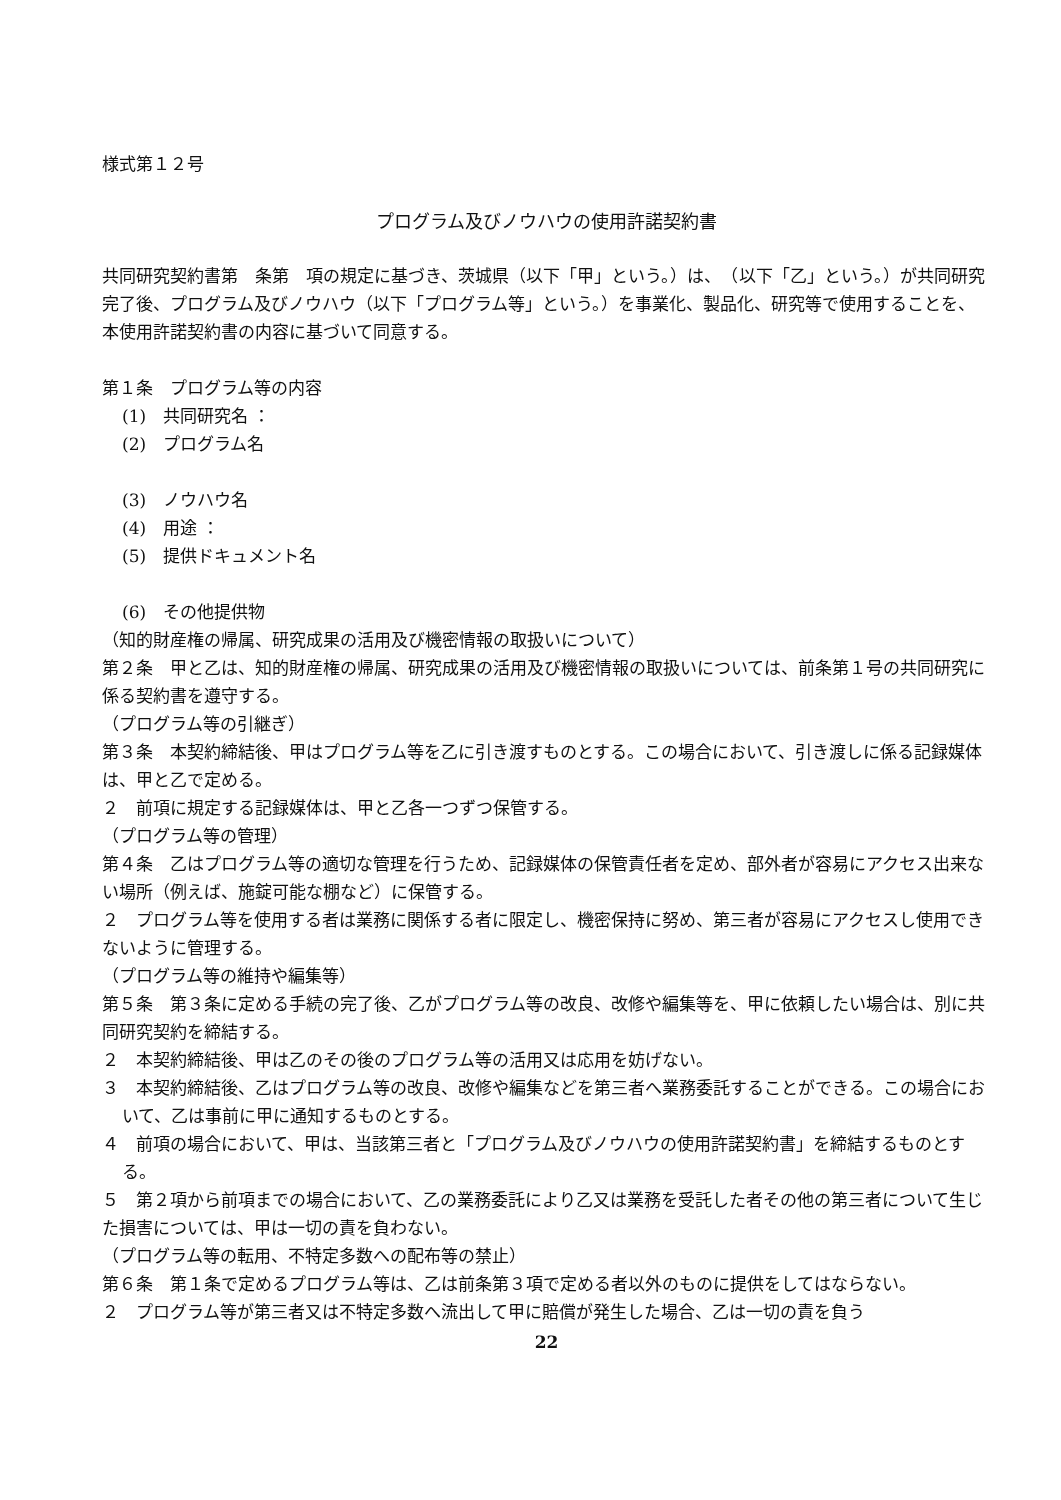様式第１２号
プログラム及びノウハウの使用許諾契約書
共同研究契約書第　条第　項の規定に基づき、茨城県（以下「甲」という。）は、　（以下「乙」という。）が共同研究完了後、プログラム及びノウハウ（以下「プログラム等」という。）を事業化、製品化、研究等で使用することを、本使用許諾契約書の内容に基づいて同意する。
第１条　プログラム等の内容
(1)　共同研究名 ：
(2)　プログラム名
(3)　ノウハウ名
(4)　用途 ：
(5)　提供ドキュメント名
(6)　その他提供物
（知的財産権の帰属、研究成果の活用及び機密情報の取扱いについて）
第２条　甲と乙は、知的財産権の帰属、研究成果の活用及び機密情報の取扱いについては、前条第１号の共同研究に係る契約書を遵守する。
（プログラム等の引継ぎ）
第３条　本契約締結後、甲はプログラム等を乙に引き渡すものとする。この場合において、引き渡しに係る記録媒体は、甲と乙で定める。
２　前項に規定する記録媒体は、甲と乙各一つずつ保管する。
（プログラム等の管理）
第４条　乙はプログラム等の適切な管理を行うため、記録媒体の保管責任者を定め、部外者が容易にアクセス出来ない場所（例えば、施錠可能な棚など）に保管する。
２　プログラム等を使用する者は業務に関係する者に限定し、機密保持に努め、第三者が容易にアクセスし使用できないように管理する。
（プログラム等の維持や編集等）
第５条　第３条に定める手続の完了後、乙がプログラム等の改良、改修や編集等を、甲に依頼したい場合は、別に共同研究契約を締結する。
２　本契約締結後、甲は乙のその後のプログラム等の活用又は応用を妨げない。
３　本契約締結後、乙はプログラム等の改良、改修や編集などを第三者へ業務委託することができる。この場合において、乙は事前に甲に通知するものとする。
４　前項の場合において、甲は、当該第三者と「プログラム及びノウハウの使用許諾契約書」を締結するものとする。
５　第２項から前項までの場合において、乙の業務委託により乙又は業務を受託した者その他の第三者について生じた損害については、甲は一切の責を負わない。
（プログラム等の転用、不特定多数への配布等の禁止）
第６条　第１条で定めるプログラム等は、乙は前条第３項で定める者以外のものに提供をしてはならない。
２　プログラム等が第三者又は不特定多数へ流出して甲に賠償が発生した場合、乙は一切の責を負う
22